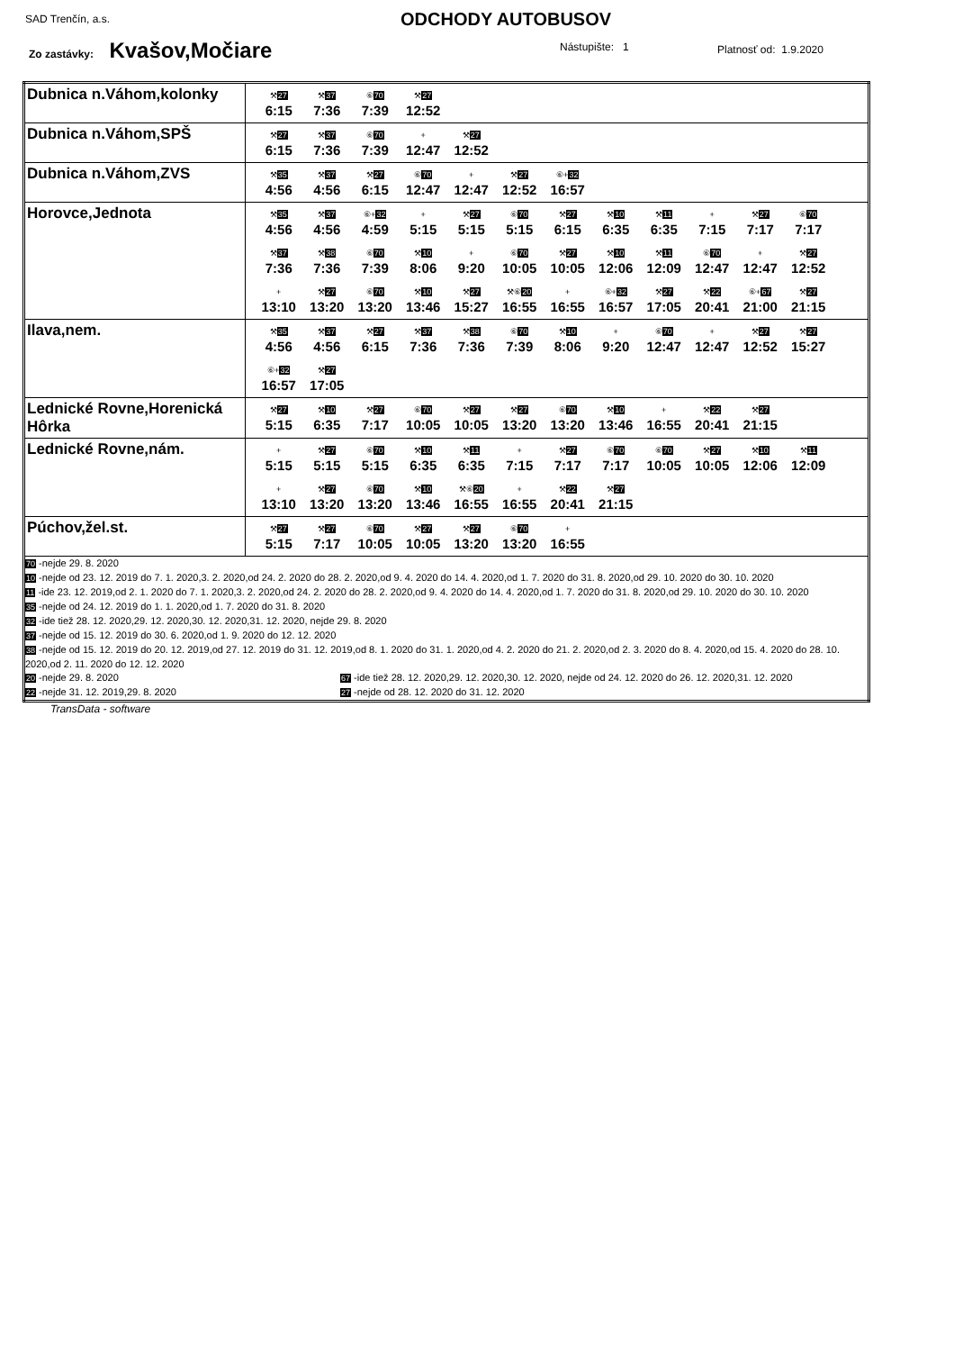SAD Trenčín, a.s. ODCHODY AUTOBUSOV
Zo zastávky: Kvašov,Močiare Nástupište: 1 Platnosť od: 1.9.2020
| Dubnica n.Váhom,kolonky | ⚒ 27 6:15 ⚒ 37 7:36 ⑥ 70 7:39 ⚒ 27 12:52 |
| Dubnica n.Váhom,SPŠ | ⚒ 27 6:15 ⚒ 37 7:36 ⑥ 70 7:39 + 12:47 ⚒ 27 12:52 |
| Dubnica n.Váhom,ZVS | ⚒ 35 4:56 ⚒ 37 4:56 ⚒ 27 6:15 ⑥ 70 12:47 + 12:47 ⚒ 27 12:52 ⑥+ 32 16:57 |
| Horovce,Jednota | ⚒ 35 4:56 ⚒ 37 4:56 ⑥+ 32 4:59 + 5:15 ⚒ 27 5:15 ⑥ 70 5:15 ⚒ 27 6:15 ⚒ 10 6:35 ⚒ 11 6:35 + 7:15 ⚒ 27 7:17 ⑥ 70 7:17 ⚒ 37 7:36 ⚒ 38 7:36 ⑥ 70 7:39 ⚒ 10 8:06 + 9:20 ⑥ 70 10:05 ⚒ 27 10:05 ⚒ 10 12:06 ⚒ 11 12:09 ⑥ 70 12:47 + 12:47 ⚒ 27 12:52 + 13:10 ⚒ 27 13:20 ⑥ 70 13:20 ⚒ 10 13:46 ⚒ 27 15:27 ⚒⑥ 20 16:55 + 16:55 ⑥+ 32 16:57 ⚒ 27 17:05 ⚒ 22 20:41 ⑥+ 67 21:00 ⚒ 27 21:15 |
| Ilava,nem. | ⚒ 35 4:56 ⚒ 37 4:56 ⚒ 27 6:15 ⚒ 37 7:36 ⚒ 38 7:36 ⑥ 70 7:39 ⚒ 10 8:06 + 9:20 ⑥ 70 12:47 + 12:47 ⚒ 27 12:52 ⚒ 27 15:27 ⑥+ 32 16:57 ⚒ 27 17:05 |
| Lednické Rovne,Horenická Hôrka | ⚒ 27 5:15 ⚒ 10 6:35 ⚒ 27 7:17 ⑥ 70 10:05 ⚒ 27 10:05 ⚒ 27 13:20 ⑥ 70 13:20 ⚒ 10 13:46 + 16:55 ⚒ 22 20:41 ⚒ 27 21:15 |
| Lednické Rovne,nám. | + 5:15 ⚒ 27 5:15 ⑥ 70 5:15 ⚒ 10 6:35 ⚒ 11 6:35 + 7:15 ⚒ 27 7:17 ⑥ 70 7:17 ⑥ 70 10:05 ⚒ 27 10:05 ⚒ 10 12:06 ⚒ 11 12:09 + 13:10 ⚒ 27 13:20 ⑥ 70 13:20 ⚒ 10 13:46 ⚒⑥ 20 16:55 + 16:55 ⚒ 22 20:41 ⚒ 27 21:15 |
| Púchov,žel.st. | ⚒ 27 5:15 ⚒ 27 7:17 ⑥ 70 10:05 ⚒ 27 10:05 ⚒ 27 13:20 ⑥ 70 13:20 + 16:55 |
| 70 -nejde 29. 8. 2020 10 -nejde od 23. 12. 2019 do 7. 1. 2020,3. 2. 2020,od 24. 2. 2020 do 28. 2. 2020,od 9. 4. 2020 do 14. 4. 2020,od 1. 7. 2020 do 31. 8. 2020,od 29. 10. 2020 do 30. 10. 2020 11 -ide 23. 12. 2019,od 2. 1. 2020 do 7. 1. 2020,3. 2. 2020,od 24. 2. 2020 do 28. 2. 2020,od 9. 4. 2020 do 14. 4. 2020,od 1. 7. 2020 do 31. 8. 2020,od 29. 10. 2020 do 30. 10. 2020 35 -nejde od 24. 12. 2019 do 1. 1. 2020,od 1. 7. 2020 do 31. 8. 2020 32 -ide tiež 28. 12. 2020,29. 12. 2020,30. 12. 2020,31. 12. 2020, nejde 29. 8. 2020 37 -nejde od 15. 12. 2019 do 30. 6. 2020,od 1. 9. 2020 do 12. 12. 2020 38 -nejde od 15. 12. 2019 do 20. 12. 2019,od 27. 12. 2019 do 31. 12. 2019,od 8. 1. 2020 do 31. 1. 2020,od 4. 2. 2020 do 21. 2. 2020,od 2. 3. 2020 do 8. 4. 2020,od 15. 4. 2020 do 28. 10. 2020,od 2. 11. 2020 do 12. 12. 2020 20 -nejde 29. 8. 2020 67 -ide tiež 28. 12. 2020,29. 12. 2020,30. 12. 2020, nejde od 24. 12. 2020 do 26. 12. 2020,31. 12. 2020 22 -nejde 31. 12. 2019,29. 8. 2020 27 -nejde od 28. 12. 2020 do 31. 12. 2020 | |
TransData - software